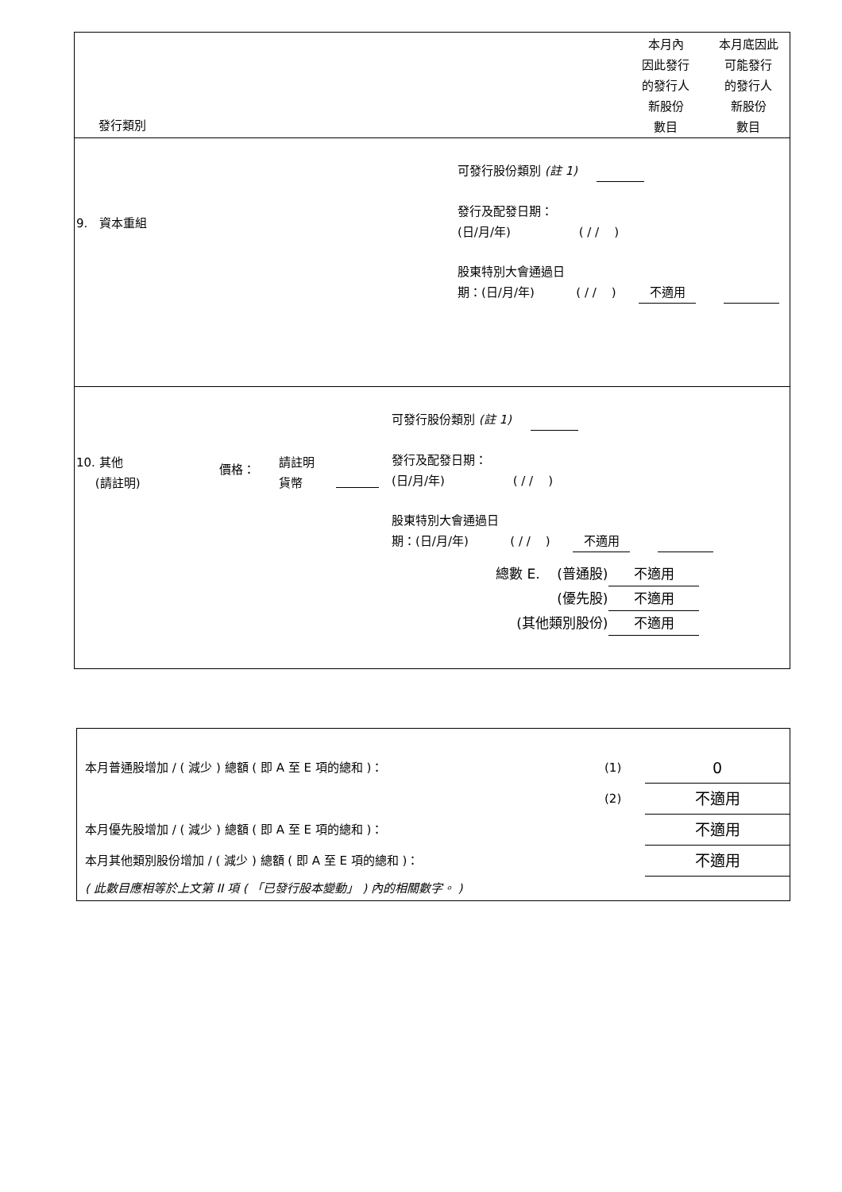發行類別
本月內
因此發行
的發行人
新股份
數目
本月底因此
可能發行
的發行人
新股份
數目
9. 資本重組
可發行股份類別 (註 1)
發行及配發日期：
(日/月/年) ( / / )
股東特別大會通過日
期：(日/月/年) ( / / ) 不適用
10. 其他
(請註明)
價格：
請註明
貨幣
可發行股份類別 (註 1)
發行及配發日期：
(日/月/年) ( / / )
股東特別大會通過日
期：(日/月/年) ( / / ) 不適用
| 總數 E. (普通股) | 不適用 |
| (優先股) | 不適用 |
| (其他類別股份) | 不適用 |
| 本月普通股增加 / ( 減少 ) 總額 ( 即 A 至 E 項的總和 )： | (1) | 0 |
| | (2) | 不適用 |
| 本月優先股增加 / ( 減少 ) 總額 ( 即 A 至 E 項的總和 )： | | 不適用 |
| 本月其他類別股份增加 / ( 減少 ) 總額 ( 即 A 至 E 項的總和 )： | | 不適用 |
| ( 此數目應相等於上文第 II 項 ( 「已發行股本變動」 ) 內的相關數字。 ) | | |